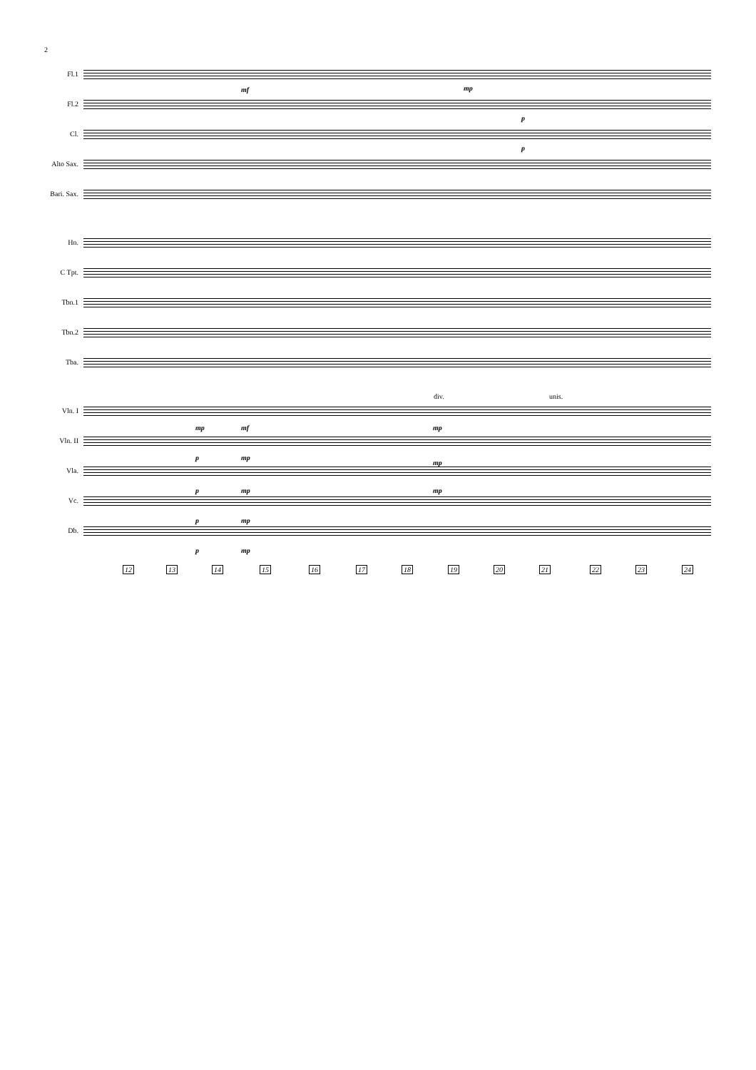2
Fl.1
Fl.2
Cl.
Alto Sax.
Bari. Sax.
Hn.
C Tpt.
Tbn.1
Tbn.2
Tba.
Vln. I
Vln. II
Vla.
Vc.
Db.
mf mp
p
p
div. unis.
mp mf mp
p mp
mp
p mp mp
p mp
p mp
12 13 14 15 16 17 18 19 20 21 22 23 24